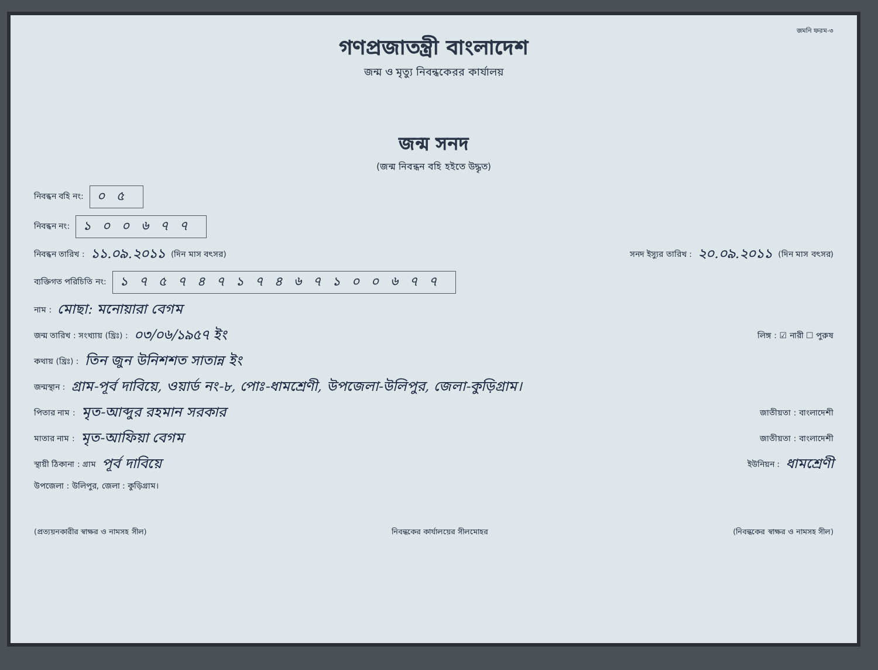জমনি ফরম-৩
গণপ্রজাতন্ত্রী বাংলাদেশ
জন্ম ও মৃত্যু নিবন্ধকেরর কার্যালয়
জন্ম সনদ
(জন্ম নিবন্ধন বহি হইতে উদ্ধৃত)
নিবন্ধন বহি নং: ০৫
নিবন্ধন নং: ১০০৬৭৭
নিবন্ধন তারিখ : ১১.০৯.২০১১ (দিন মাস বৎসর) সনদ ইস্যুর তারিখ : ২০.০৯.২০১১ (দিন মাস বৎসর)
ব্যক্তিগত পরিচিতি নং: ১৭৫৭৪৭১৭৪৬৭১০০৬৭৭
নাম : মোছা: মনোয়ারা বেগম
জন্ম তারিখ : সংখ্যায় (খ্রিঃ) : ০৩/০৬/১৯৫৭ ইং লিঙ্গ : ☑ নারী ☐ পুরুষ
কথায় (খ্রিঃ) : তিন জুন উনিশশত সাতান্ন ইং
জন্মস্থান : গ্রাম-পূর্ব দাবিয়ে, ওয়ার্ড নং-৮, পোঃ-ধামশ্রেণী, উপজেলা-উলিপুর, জেলা-কুড়িগ্রাম।
পিতার নাম : মৃত-আব্দুর রহমান সরকার জাতীয়তা : বাংলাদেশী
মাতার নাম : মৃত-আফিয়া বেগম জাতীয়তা : বাংলাদেশী
স্থায়ী ঠিকানা : গ্রাম পূর্ব দাবিয়ে ইউনিয়ন : ধামশ্রেণী
উপজেলা : উলিপুর, জেলা : কুড়িগ্রাম।
(প্রত্যয়নকারীর স্বাক্ষর ও নামসহ সীল) নিবন্ধকের কার্যালয়ের সীলমোহর (নিবন্ধকের স্বাক্ষর ও নামসহ সীল)